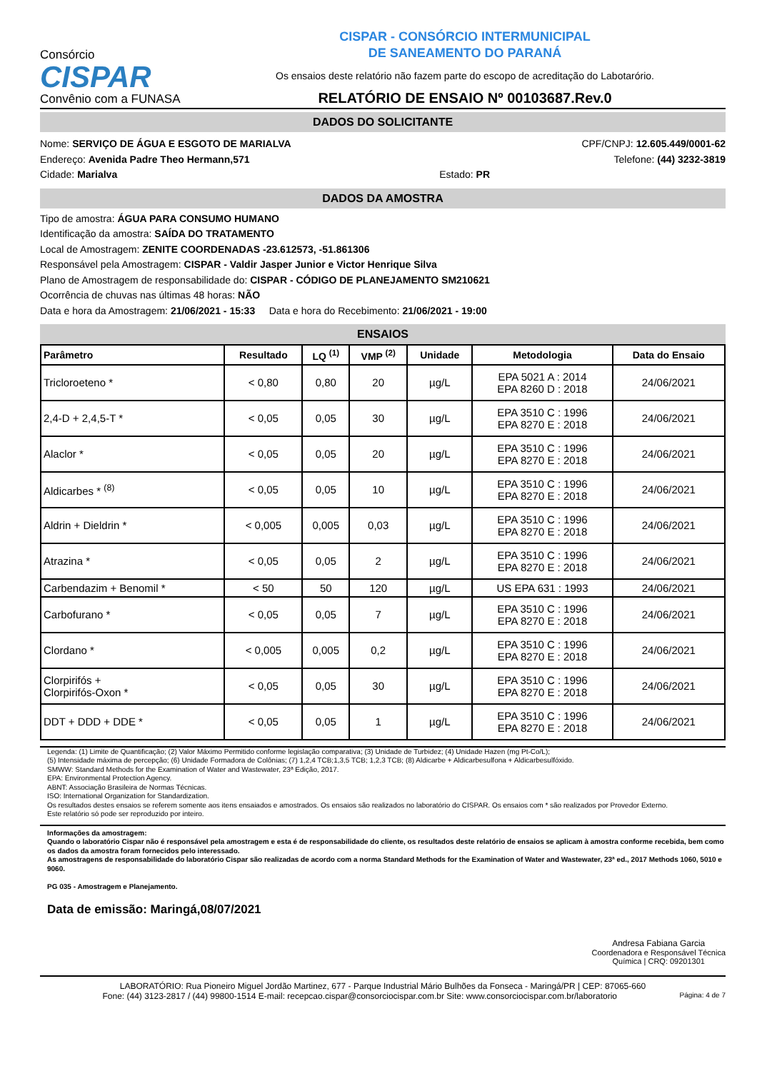Consórcio
CISPAR
Convênio com a FUNASA
CISPAR - CONSÓRCIO INTERMUNICIPAL
DE SANEAMENTO DO PARANÁ
Os ensaios deste relatório não fazem parte do escopo de acreditação do Labotarório.
RELATÓRIO DE ENSAIO Nº 00103687.Rev.0
DADOS DO SOLICITANTE
Nome: SERVIÇO DE ÁGUA E ESGOTO DE MARIALVA CPF/CNPJ: 12.605.449/0001-62
Endereço: Avenida Padre Theo Hermann,571 Telefone: (44) 3232-3819
Cidade: Marialva Estado: PR
DADOS DA AMOSTRA
Tipo de amostra: ÁGUA PARA CONSUMO HUMANO
Identificação da amostra: SAÍDA DO TRATAMENTO
Local de Amostragem: ZENITE COORDENADAS -23.612573, -51.861306
Responsável pela Amostragem: CISPAR - Valdir Jasper Junior e Victor Henrique Silva
Plano de Amostragem de responsabilidade do: CISPAR - CÓDIGO DE PLANEJAMENTO SM210621
Ocorrência de chuvas nas últimas 48 horas: NÃO
Data e hora da Amostragem: 21/06/2021 - 15:33 Data e hora do Recebimento: 21/06/2021 - 19:00
ENSAIOS
| Parâmetro | Resultado | LQ <sup>(1)</sup> | VMP <sup>(2)</sup> | Unidade | Metodologia | Data do Ensaio |
| --- | --- | --- | --- | --- | --- | --- |
| Tricloroeteno * | < 0,80 | 0,80 | 20 | µg/L | EPA 5021 A : 2014 EPA 8260 D : 2018 | 24/06/2021 |
| 2,4-D + 2,4,5-T * | < 0,05 | 0,05 | 30 | µg/L | EPA 3510 C : 1996 EPA 8270 E : 2018 | 24/06/2021 |
| Alaclor * | < 0,05 | 0,05 | 20 | µg/L | EPA 3510 C : 1996 EPA 8270 E : 2018 | 24/06/2021 |
| Aldicarbes * <sup>(8)</sup> | < 0,05 | 0,05 | 10 | µg/L | EPA 3510 C : 1996 EPA 8270 E : 2018 | 24/06/2021 |
| Aldrin + Dieldrin * | < 0,005 | 0,005 | 0,03 | µg/L | EPA 3510 C : 1996 EPA 8270 E : 2018 | 24/06/2021 |
| Atrazina * | < 0,05 | 0,05 | 2 | µg/L | EPA 3510 C : 1996 EPA 8270 E : 2018 | 24/06/2021 |
| Carbendazim + Benomil * | < 50 | 50 | 120 | µg/L | US EPA 631 : 1993 | 24/06/2021 |
| Carbofurano * | < 0,05 | 0,05 | 7 | µg/L | EPA 3510 C : 1996 EPA 8270 E : 2018 | 24/06/2021 |
| Clordano * | < 0,005 | 0,005 | 0,2 | µg/L | EPA 3510 C : 1996 EPA 8270 E : 2018 | 24/06/2021 |
| Clorpirifós + Clorpirifós-Oxon * | < 0,05 | 0,05 | 30 | µg/L | EPA 3510 C : 1996 EPA 8270 E : 2018 | 24/06/2021 |
| DDT + DDD + DDE * | < 0,05 | 0,05 | 1 | µg/L | EPA 3510 C : 1996 EPA 8270 E : 2018 | 24/06/2021 |
Legenda: (1) Limite de Quantificação; (2) Valor Máximo Permitido conforme legislação comparativa; (3) Unidade de Turbidez; (4) Unidade Hazen (mg Pt-Co/L);
(5) Intensidade máxima de percepção; (6) Unidade Formadora de Colônias; (7) 1,2,4 TCB;1,3,5 TCB; 1,2,3 TCB; (8) Aldicarbe + Aldicarbesulfona + Aldicarbesulfóxido.
SMWW: Standard Methods for the Examination of Water and Wastewater, 23ª Edição, 2017.
EPA: Environmental Protection Agency.
ABNT: Associação Brasileira de Normas Técnicas.
ISO: International Organization for Standardization.
Os resultados destes ensaios se referem somente aos itens ensaiados e amostrados. Os ensaios são realizados no laboratório do CISPAR. Os ensaios com * são realizados por Provedor Externo.
Este relatório só pode ser reproduzido por inteiro.
Informações da amostragem:
Quando o laboratório Cispar não é responsável pela amostragem e esta é de responsabilidade do cliente, os resultados deste relatório de ensaios se aplicam à amostra conforme recebida, bem como os dados da amostra foram fornecidos pelo interessado.
As amostragens de responsabilidade do laboratório Cispar são realizadas de acordo com a norma Standard Methods for the Examination of Water and Wastewater, 23ª ed., 2017 Methods 1060, 5010 e 9060.
PG 035 - Amostragem e Planejamento.
Data de emissão: Maringá,08/07/2021
Andresa Fabiana Garcia
Coordenadora e Responsável Técnica
Química | CRQ: 09201301
LABORATÓRIO: Rua Pioneiro Miguel Jordão Martinez, 677 - Parque Industrial Mário Bulhões da Fonseca - Maringá/PR | CEP: 87065-660
Fone: (44) 3123-2817 / (44) 99800-1514 E-mail: recepcao.cispar@consorciocispar.com.br Site: www.consorciocispar.com.br/laboratorio Página: 4 de 7